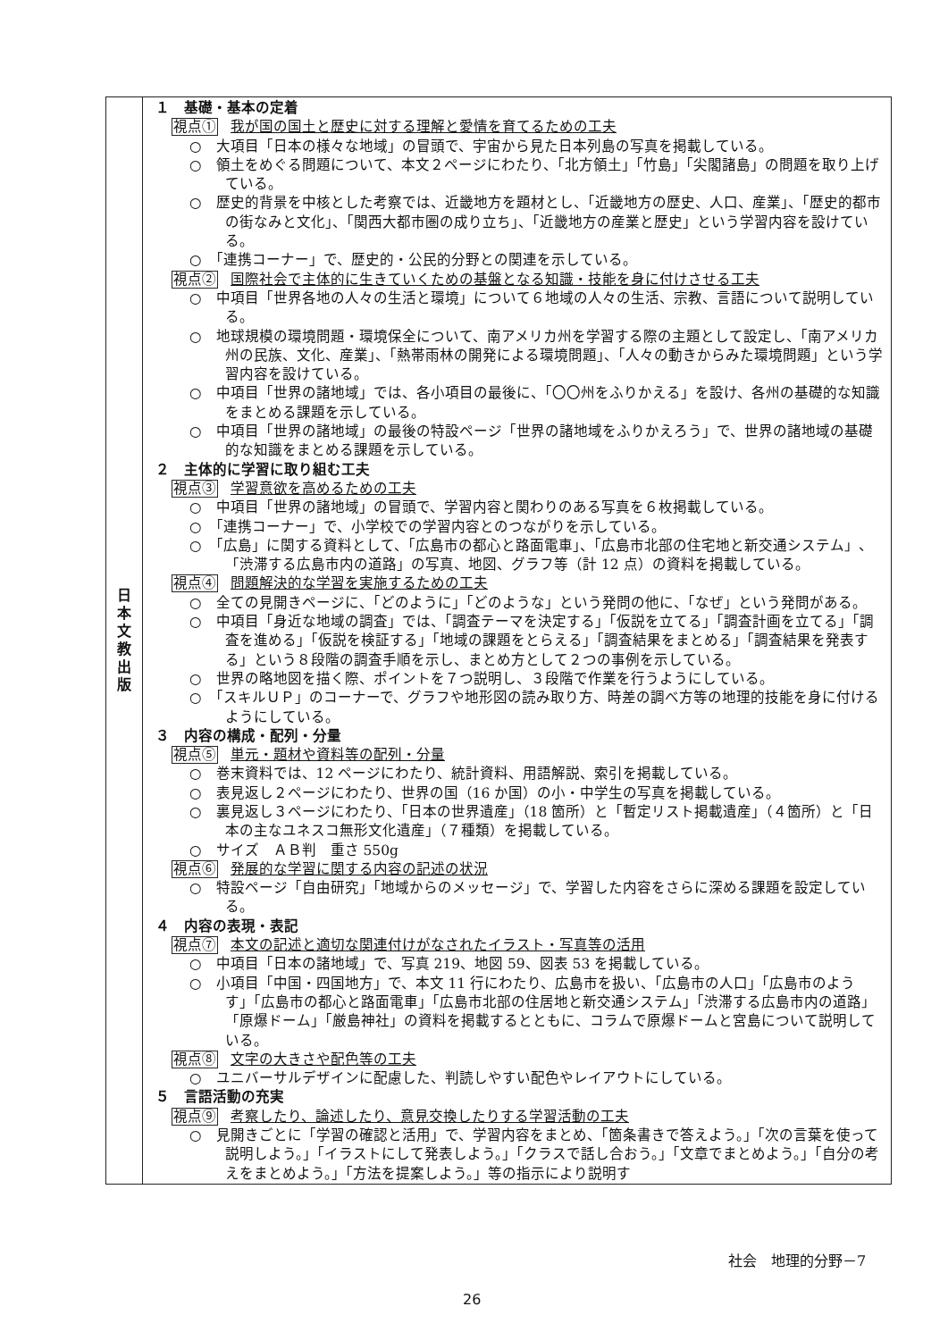| 日 本 文 教 出 版 | １ 基礎・基本の定着 視点① 我が国の国土と歴史に対する理解と愛情を育てるための工夫 ○ 大項目「日本の様々な地域」の冒頭で、宇宙から見た日本列島の写真を掲載している。 ○ 領土をめぐる問題について、本文２ページにわたり、「北方領土」「竹島」「尖閣諸島」の問題を取り上げている。 ○ 歴史的背景を中核とした考察では、近畿地方を題材とし、「近畿地方の歴史、人口、産業」、「歴史的都市の街なみと文化」、「関西大都市圏の成り立ち」、「近畿地方の産業と歴史」という学習内容を設けている。 ○ 「連携コーナー」で、歴史的・公民的分野との関連を示している。 視点② 国際社会で主体的に生きていくための基盤となる知識・技能を身に付けさせる工夫 ○ 中項目「世界各地の人々の生活と環境」について６地域の人々の生活、宗教、言語について説明している。 ○ 地球規模の環境問題・環境保全について、南アメリカ州を学習する際の主題として設定し、「南アメリカ州の民族、文化、産業」、「熱帯雨林の開発による環境問題」、「人々の動きからみた環境問題」という学習内容を設けている。 ○ 中項目「世界の諸地域」では、各小項目の最後に、「〇〇州をふりかえる」を設け、各州の基礎的な知識をまとめる課題を示している。 ○ 中項目「世界の諸地域」の最後の特設ページ「世界の諸地域をふりかえろう」で、世界の諸地域の基礎的な知識をまとめる課題を示している。 ２ 主体的に学習に取り組む工夫 視点③ 学習意欲を高めるための工夫 ○ 中項目「世界の諸地域」の冒頭で、学習内容と関わりのある写真を６枚掲載している。 ○ 「連携コーナー」で、小学校での学習内容とのつながりを示している。 ○ 「広島」に関する資料として、「広島市の都心と路面電車」、「広島市北部の住宅地と新交通システム」、「渋滞する広島市内の道路」の写真、地図、グラフ等（計 12 点）の資料を掲載している。 視点④ 問題解決的な学習を実施するための工夫 ○ 全ての見開きページに、「どのように」「どのような」という発問の他に、「なぜ」という発問がある。 ○ 中項目「身近な地域の調査」では、「調査テーマを決定する」「仮説を立てる」「調査計画を立てる」「調査を進める」「仮説を検証する」「地域の課題をとらえる」「調査結果をまとめる」「調査結果を発表する」という８段階の調査手順を示し、まとめ方として２つの事例を示している。 ○ 世界の略地図を描く際、ポイントを７つ説明し、３段階で作業を行うようにしている。 ○ 「スキルＵＰ」のコーナーで、グラフや地形図の読み取り方、時差の調べ方等の地理的技能を身に付けるようにしている。 ３ 内容の構成・配列・分量 視点⑤ 単元・題材や資料等の配列・分量 ○ 巻末資料では、12 ページにわたり、統計資料、用語解説、索引を掲載している。 ○ 表見返し２ページにわたり、世界の国（16 か国）の小・中学生の写真を掲載している。 ○ 裏見返し３ページにわたり、「日本の世界遺産」（18 箇所）と「暫定リスト掲載遺産」（４箇所）と「日本の主なユネスコ無形文化遺産」（７種類）を掲載している。 ○ サイズ ＡＢ判 重さ 550g 視点⑥ 発展的な学習に関する内容の記述の状況 ○ 特設ページ「自由研究」「地域からのメッセージ」で、学習した内容をさらに深める課題を設定している。 ４ 内容の表現・表記 視点⑦ 本文の記述と適切な関連付けがなされたイラスト・写真等の活用 ○ 中項目「日本の諸地域」で、写真 219、地図 59、図表 53 を掲載している。 ○ 小項目「中国・四国地方」で、本文 11 行にわたり、広島市を扱い、「広島市の人口」「広島市のようす」「広島市の都心と路面電車」「広島市北部の住居地と新交通システム」「渋滞する広島市内の道路」「原爆ドーム」「厳島神社」の資料を掲載するとともに、コラムで原爆ドームと宮島について説明している。 視点⑧ 文字の大きさや配色等の工夫 ○ ユニバーサルデザインに配慮した、判読しやすい配色やレイアウトにしている。 ５ 言語活動の充実 視点⑨ 考察したり、論述したり、意見交換したりする学習活動の工夫 ○ 見開きごとに「学習の確認と活用」で、学習内容をまとめ、「箇条書きで答えよう。」「次の言葉を使って説明しよう。」「イラストにして発表しよう。」「クラスで話し合おう。」「文章でまとめよう。」「自分の考えをまとめよう。」「方法を提案しよう。」等の指示により説明す |
社会　地理的分野－7
26